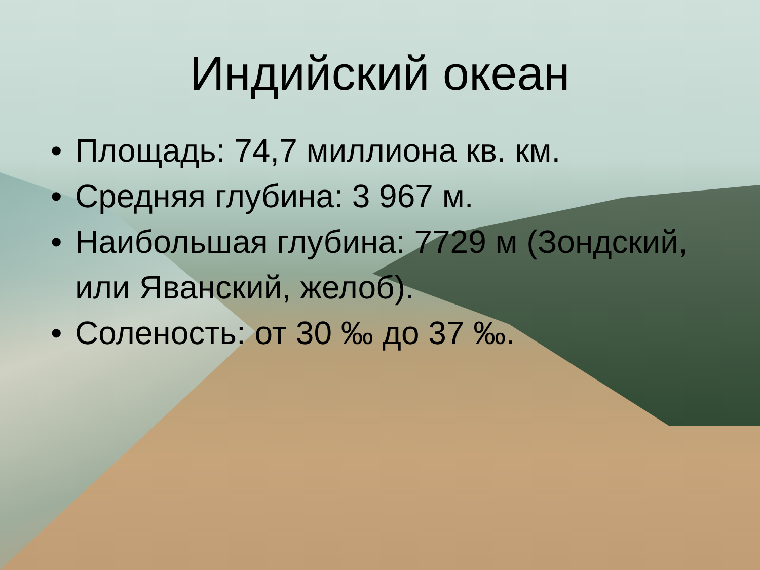Индийский океан
• Площадь: 74,7 миллиона кв. км.
• Средняя глубина: 3 967 м.
• Наибольшая глубина: 7729 м (Зондский, или Яванский, желоб).
• Соленость: от 30 ‰ до 37 ‰.